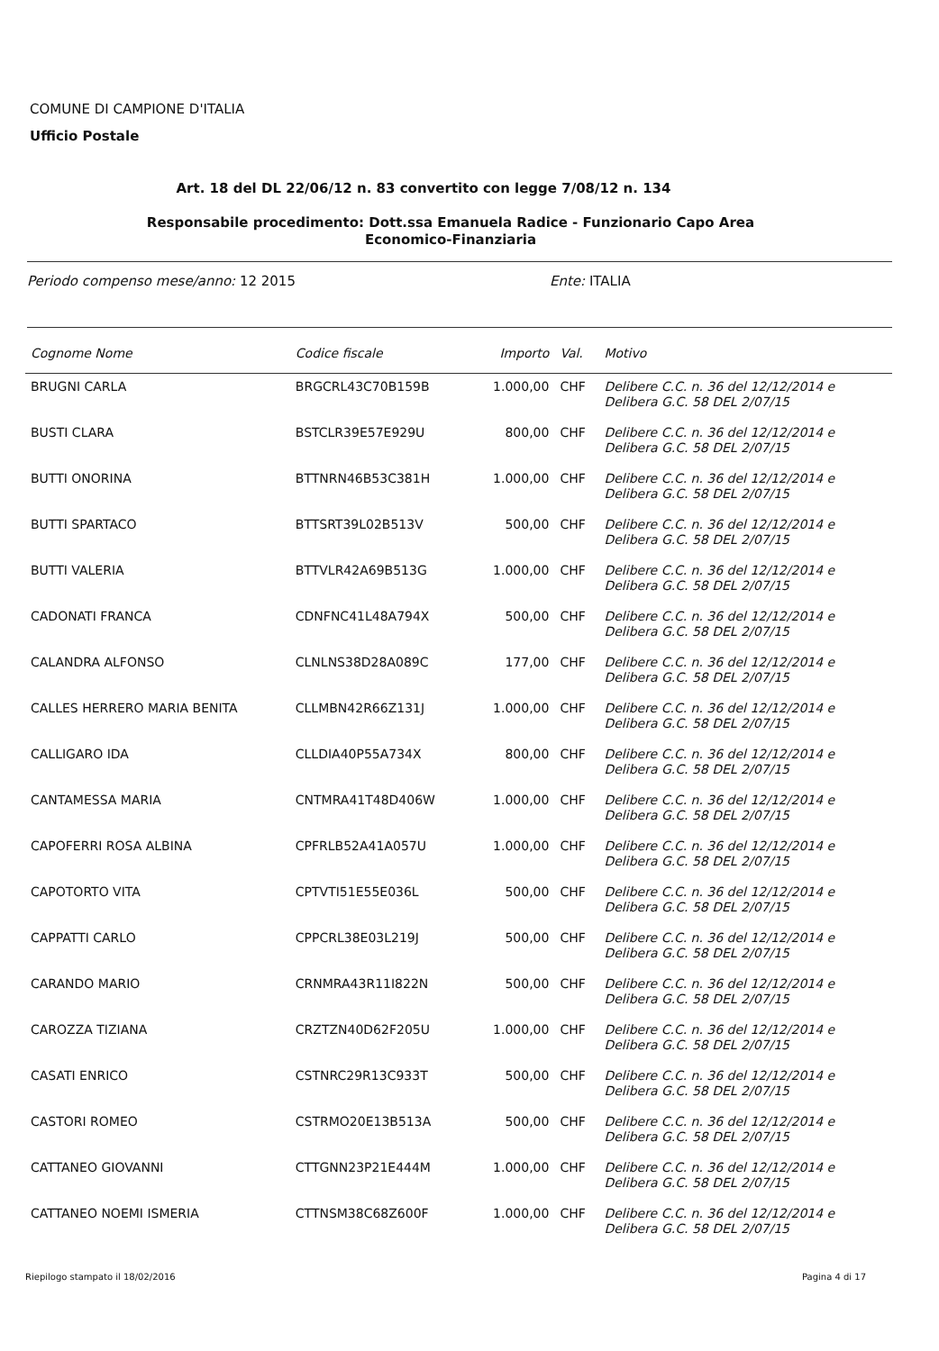COMUNE DI CAMPIONE D'ITALIA
Ufficio Postale
Art. 18 del DL 22/06/12 n. 83 convertito con legge 7/08/12 n. 134
Responsabile procedimento: Dott.ssa Emanuela Radice - Funzionario Capo Area
Economico-Finanziaria
Periodo compenso mese/anno: 12 2015 Ente: ITALIA
| Cognome Nome | Codice fiscale | Importo | Val. | Motivo |
| --- | --- | --- | --- | --- |
| BRUGNI CARLA | BRGCRL43C70B159B | 1.000,00 | CHF | Delibere C.C. n. 36 del 12/12/2014 e Delibera G.C. 58 DEL 2/07/15 |
| BUSTI CLARA | BSTCLR39E57E929U | 800,00 | CHF | Delibere C.C. n. 36 del 12/12/2014 e Delibera G.C. 58 DEL 2/07/15 |
| BUTTI ONORINA | BTTNRN46B53C381H | 1.000,00 | CHF | Delibere C.C. n. 36 del 12/12/2014 e Delibera G.C. 58 DEL 2/07/15 |
| BUTTI SPARTACO | BTTSRT39L02B513V | 500,00 | CHF | Delibere C.C. n. 36 del 12/12/2014 e Delibera G.C. 58 DEL 2/07/15 |
| BUTTI VALERIA | BTTVLR42A69B513G | 1.000,00 | CHF | Delibere C.C. n. 36 del 12/12/2014 e Delibera G.C. 58 DEL 2/07/15 |
| CADONATI FRANCA | CDNFNC41L48A794X | 500,00 | CHF | Delibere C.C. n. 36 del 12/12/2014 e Delibera G.C. 58 DEL 2/07/15 |
| CALANDRA ALFONSO | CLNLNS38D28A089C | 177,00 | CHF | Delibere C.C. n. 36 del 12/12/2014 e Delibera G.C. 58 DEL 2/07/15 |
| CALLES HERRERO MARIA BENITA | CLLMBN42R66Z131J | 1.000,00 | CHF | Delibere C.C. n. 36 del 12/12/2014 e Delibera G.C. 58 DEL 2/07/15 |
| CALLIGARO IDA | CLLDIA40P55A734X | 800,00 | CHF | Delibere C.C. n. 36 del 12/12/2014 e Delibera G.C. 58 DEL 2/07/15 |
| CANTAMESSA MARIA | CNTMRA41T48D406W | 1.000,00 | CHF | Delibere C.C. n. 36 del 12/12/2014 e Delibera G.C. 58 DEL 2/07/15 |
| CAPOFERRI ROSA ALBINA | CPFRLB52A41A057U | 1.000,00 | CHF | Delibere C.C. n. 36 del 12/12/2014 e Delibera G.C. 58 DEL 2/07/15 |
| CAPOTORTO VITA | CPTVTI51E55E036L | 500,00 | CHF | Delibere C.C. n. 36 del 12/12/2014 e Delibera G.C. 58 DEL 2/07/15 |
| CAPPATTI CARLO | CPPCRL38E03L219J | 500,00 | CHF | Delibere C.C. n. 36 del 12/12/2014 e Delibera G.C. 58 DEL 2/07/15 |
| CARANDO MARIO | CRNMRA43R11I822N | 500,00 | CHF | Delibere C.C. n. 36 del 12/12/2014 e Delibera G.C. 58 DEL 2/07/15 |
| CAROZZA TIZIANA | CRZTZN40D62F205U | 1.000,00 | CHF | Delibere C.C. n. 36 del 12/12/2014 e Delibera G.C. 58 DEL 2/07/15 |
| CASATI ENRICO | CSTNRC29R13C933T | 500,00 | CHF | Delibere C.C. n. 36 del 12/12/2014 e Delibera G.C. 58 DEL 2/07/15 |
| CASTORI ROMEO | CSTRMO20E13B513A | 500,00 | CHF | Delibere C.C. n. 36 del 12/12/2014 e Delibera G.C. 58 DEL 2/07/15 |
| CATTANEO GIOVANNI | CTTGNN23P21E444M | 1.000,00 | CHF | Delibere C.C. n. 36 del 12/12/2014 e Delibera G.C. 58 DEL 2/07/15 |
| CATTANEO NOEMI ISMERIA | CTTNSM38C68Z600F | 1.000,00 | CHF | Delibere C.C. n. 36 del 12/12/2014 e Delibera G.C. 58 DEL 2/07/15 |
Riepilogo stampato il 18/02/2016
Pagina 4 di 17